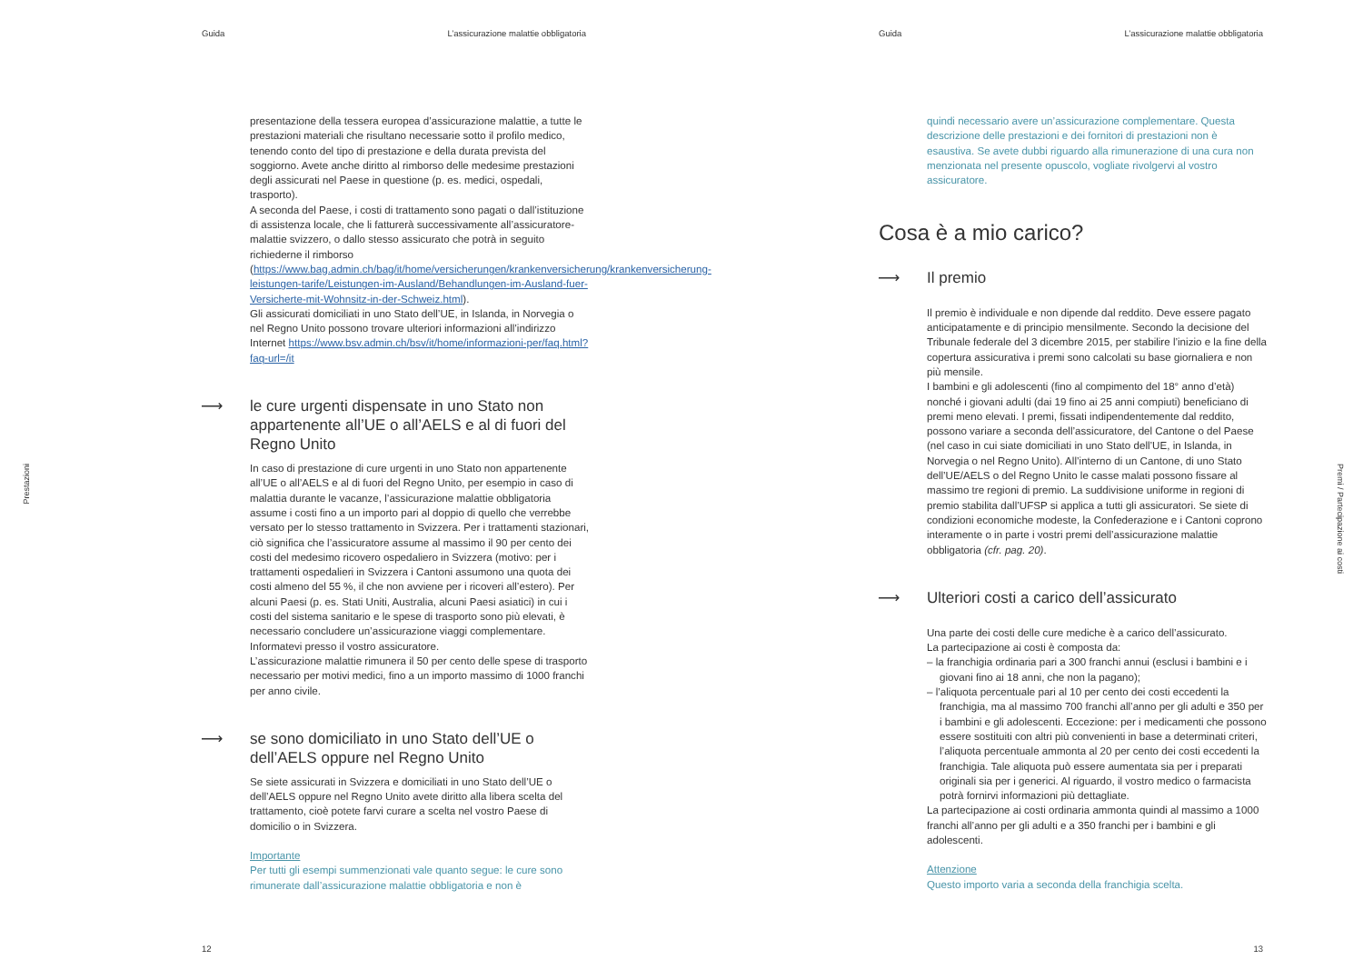Guida L’assicurazione malattie obbligatoria
Prestazioni
presentazione della tessera europea d’assicurazione malattie, a tutte le prestazioni materiali che risultano necessarie sotto il profilo medico, tenendo conto del tipo di prestazione e della durata prevista del soggiorno. Avete anche diritto al rimborso delle medesime prestazioni degli assicurati nel Paese in questione (p. es. medici, ospedali, trasporto).
A seconda del Paese, i costi di trattamento sono pagati o dall’istituzione di assistenza locale, che li fatturerà successivamente all’assicuratore-malattie svizzero, o dallo stesso assicurato che potrà in seguito richiederne il rimborso (https://www.bag.admin.ch/bag/it/home/versicherungen/krankenversicherung/krankenversicherung-leistungen-tarife/Leistungen-im-Ausland/Behandlungen-im-Ausland-fuer-Versicherte-mit-Wohnsitz-in-der-Schweiz.html).
Gli assicurati domiciliati in uno Stato dell’UE, in Islanda, in Norvegia o nel Regno Unito possono trovare ulteriori informazioni all’indirizzo Internet https://www.bsv.admin.ch/bsv/it/home/informazioni-per/faq.html?faq-url=/it
⟶ le cure urgenti dispensate in uno Stato non appartenente all’UE o all’AELS e al di fuori del Regno Unito
In caso di prestazione di cure urgenti in uno Stato non appartenente all’UE o all’AELS e al di fuori del Regno Unito, per esempio in caso di malattia durante le vacanze, l’assicurazione malattie obbligatoria assume i costi fino a un importo pari al doppio di quello che verrebbe versato per lo stesso trattamento in Svizzera. Per i trattamenti stazionari, ciò significa che l’assicuratore assume al massimo il 90 per cento dei costi del medesimo ricovero ospedaliero in Svizzera (motivo: per i trattamenti ospedalieri in Svizzera i Cantoni assumono una quota dei costi almeno del 55 %, il che non avviene per i ricoveri all’estero). Per alcuni Paesi (p. es. Stati Uniti, Australia, alcuni Paesi asiatici) in cui i costi del sistema sanitario e le spese di trasporto sono più elevati, è necessario concludere un’assicurazione viaggi complementare. Informatevi presso il vostro assicuratore.
L’assicurazione malattie rimunera il 50 per cento delle spese di trasporto necessario per motivi medici, fino a un importo massimo di 1000 franchi per anno civile.
⟶ se sono domiciliato in uno Stato dell’UE o dell’AELS oppure nel Regno Unito
Se siete assicurati in Svizzera e domiciliati in uno Stato dell’UE o dell’AELS oppure nel Regno Unito avete diritto alla libera scelta del trattamento, cioè potete farvi curare a scelta nel vostro Paese di domicilio o in Svizzera.
Importante
Per tutti gli esempi summenzionati vale quanto segue: le cure sono rimunerate dall’assicurazione malattie obbligatoria e non è
12
Guida L’assicurazione malattie obbligatoria
Premi / Partecipazione ai costi
quindi necessario avere un’assicurazione complementare. Questa descrizione delle prestazioni e dei fornitori di prestazioni non è esaustiva. Se avete dubbi riguardo alla rimunerazione di una cura non menzionata nel presente opuscolo, vogliate rivolgervi al vostro assicuratore.
Cosa è a mio carico?
⟶ Il premio
Il premio è individuale e non dipende dal reddito. Deve essere pagato anticipatamente e di principio mensilmente. Secondo la decisione del Tribunale federale del 3 dicembre 2015, per stabilire l’inizio e la fine della copertura assicurativa i premi sono calcolati su base giornaliera e non più mensile.
I bambini e gli adolescenti (fino al compimento del 18° anno d’età) nonché i giovani adulti (dai 19 fino ai 25 anni compiuti) beneficiano di premi meno elevati. I premi, fissati indipendentemente dal reddito, possono variare a seconda dell’assicuratore, del Cantone o del Paese (nel caso in cui siate domiciliati in uno Stato dell’UE, in Islanda, in Norvegia o nel Regno Unito). All’interno di un Cantone, di uno Stato dell’UE/AELS o del Regno Unito le casse malati possono fissare al massimo tre regioni di premio. La suddivisione uniforme in regioni di premio stabilita dall’UFSP si applica a tutti gli assicuratori. Se siete di condizioni economiche modeste, la Confederazione e i Cantoni coprono interamente o in parte i vostri premi dell’assicurazione malattie obbligatoria (cfr. pag. 20).
⟶ Ulteriori costi a carico dell’assicurato
Una parte dei costi delle cure mediche è a carico dell’assicurato.
La partecipazione ai costi è composta da:
– la franchigia ordinaria pari a 300 franchi annui (esclusi i bambini e i giovani fino ai 18 anni, che non la pagano);
– l’aliquota percentuale pari al 10 per cento dei costi eccedenti la franchigia, ma al massimo 700 franchi all’anno per gli adulti e 350 per i bambini e gli adolescenti. Eccezione: per i medicamenti che possono essere sostituiti con altri più convenienti in base a determinati criteri, l’aliquota percentuale ammonta al 20 per cento dei costi eccedenti la franchigia. Tale aliquota può essere aumentata sia per i preparati originali sia per i generici. Al riguardo, il vostro medico o farmacista potrà fornirvi informazioni più dettagliate.
La partecipazione ai costi ordinaria ammonta quindi al massimo a 1000 franchi all’anno per gli adulti e a 350 franchi per i bambini e gli adolescenti.
Attenzione
Questo importo varia a seconda della franchigia scelta.
13